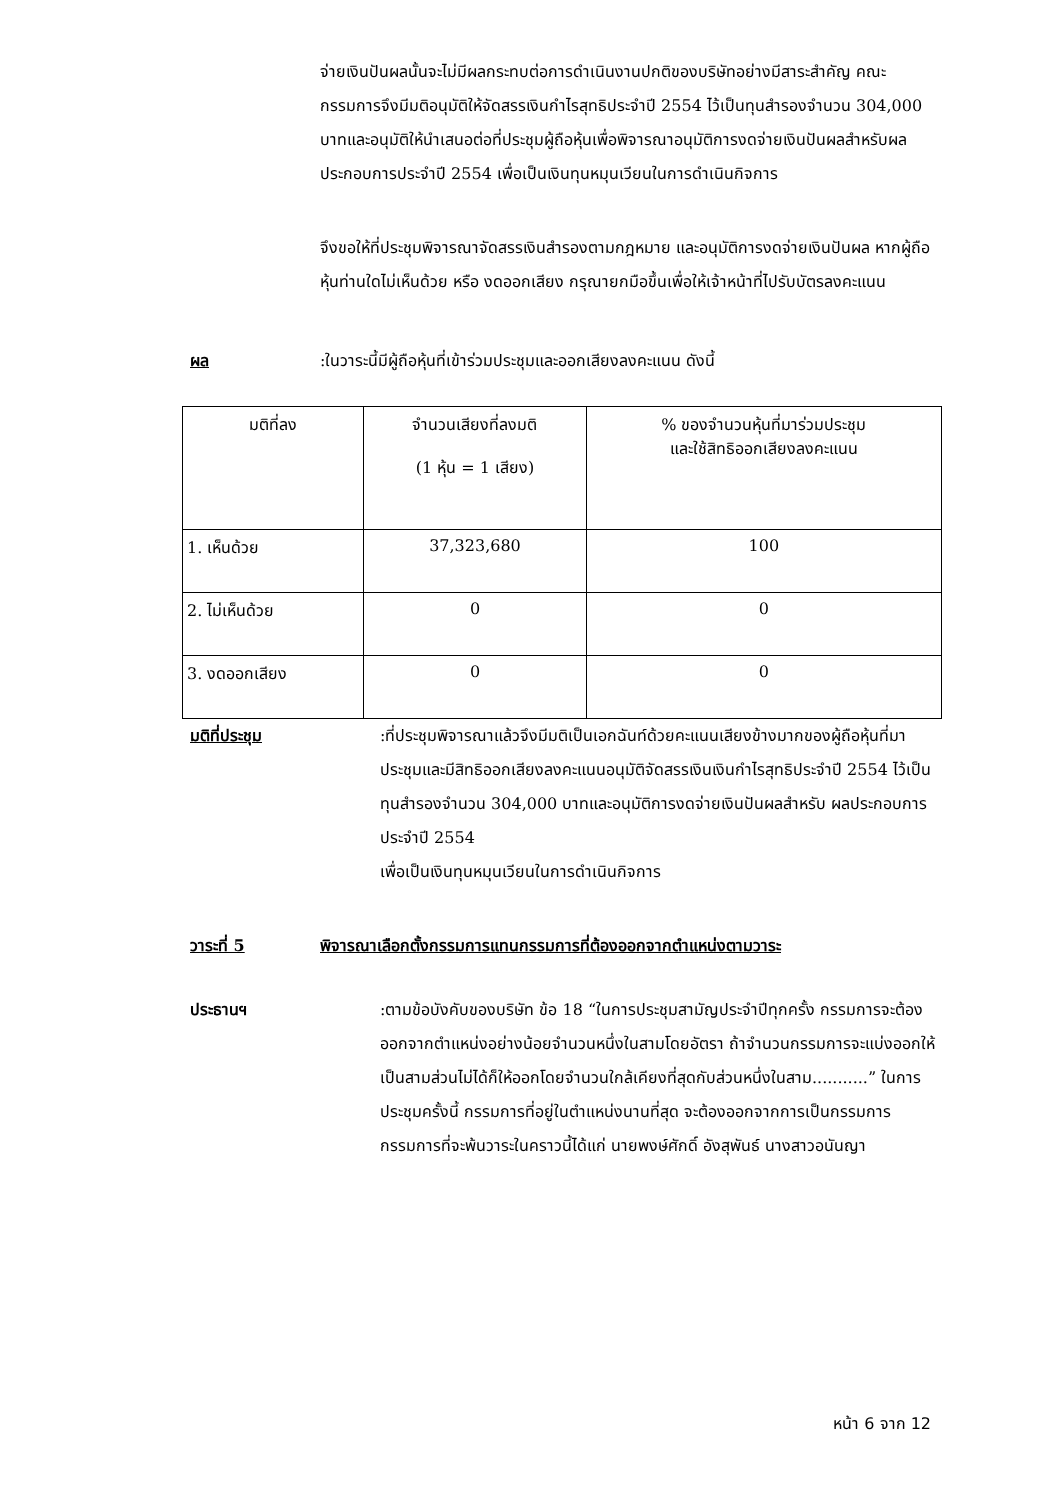จ่ายเงินปันผลนั้นจะไม่มีผลกระทบต่อการดำเนินงานปกติของบริษัทอย่างมีสาระสำคัญ คณะกรรมการจึงมีมติอนุมัติให้จัดสรรเงินกำไรสุทธิประจำปี 2554 ไว้เป็นทุนสำรองจำนวน 304,000 บาทและอนุมัติให้นำเสนอต่อที่ประชุมผู้ถือหุ้นเพื่อพิจารณาอนุมัติการงดจ่ายเงินปันผลสำหรับผลประกอบการประจำปี 2554 เพื่อเป็นเงินทุนหมุนเวียนในการดำเนินกิจการ
จึงขอให้ที่ประชุมพิจารณาจัดสรรเงินสำรองตามกฎหมาย และอนุมัติการงดจ่ายเงินปันผล หากผู้ถือหุ้นท่านใดไม่เห็นด้วย หรือ งดออกเสียง กรุณายกมือขึ้นเพื่อให้เจ้าหน้าที่ไปรับบัตรลงคะแนน
ผล :ในวาระนี้มีผู้ถือหุ้นที่เข้าร่วมประชุมและออกเสียงลงคะแนน ดังนี้
| มติที่ลง | จำนวนเสียงที่ลงมติ (1 หุ้น = 1 เสียง) | % ของจำนวนหุ้นที่มาร่วมประชุม และใช้สิทธิออกเสียงลงคะแนน |
| 1. เห็นด้วย | 37,323,680 | 100 |
| 2. ไม่เห็นด้วย | 0 | 0 |
| 3. งดออกเสียง | 0 | 0 |
มติที่ประชุม :ที่ประชุมพิจารณาแล้วจึงมีมติเป็นเอกฉันท์ด้วยคะแนนเสียงข้างมากของผู้ถือหุ้นที่มาประชุมและมีสิทธิออกเสียงลงคะแนนอนุมัติจัดสรรเงินเงินกำไรสุทธิประจำปี 2554 ไว้เป็นทุนสำรองจำนวน 304,000 บาทและอนุมัติการงดจ่ายเงินปันผลสำหรับ ผลประกอบการประจำปี 2554
เพื่อเป็นเงินทุนหมุนเวียนในการดำเนินกิจการ
วาระที่ 5 พิจารณาเลือกตั้งกรรมการแทนกรรมการที่ต้องออกจากตำแหน่งตามวาระ
ประธานฯ :ตามข้อบังคับของบริษัท ข้อ 18 “ในการประชุมสามัญประจำปีทุกครั้ง กรรมการจะต้องออกจากตำแหน่งอย่างน้อยจำนวนหนึ่งในสามโดยอัตรา ถ้าจำนวนกรรมการจะแบ่งออกให้เป็นสามส่วนไม่ได้ก็ให้ออกโดยจำนวนใกล้เคียงที่สุดกับส่วนหนึ่งในสาม...........” ในการประชุมครั้งนี้ กรรมการที่อยู่ในตำแหน่งนานที่สุด จะต้องออกจากการเป็นกรรมการ กรรมการที่จะพ้นวาระในคราวนี้ได้แก่ นายพงษ์ศักดิ์ อังสุพันธ์ นางสาวอนันญา
หน้า 6 จาก 12